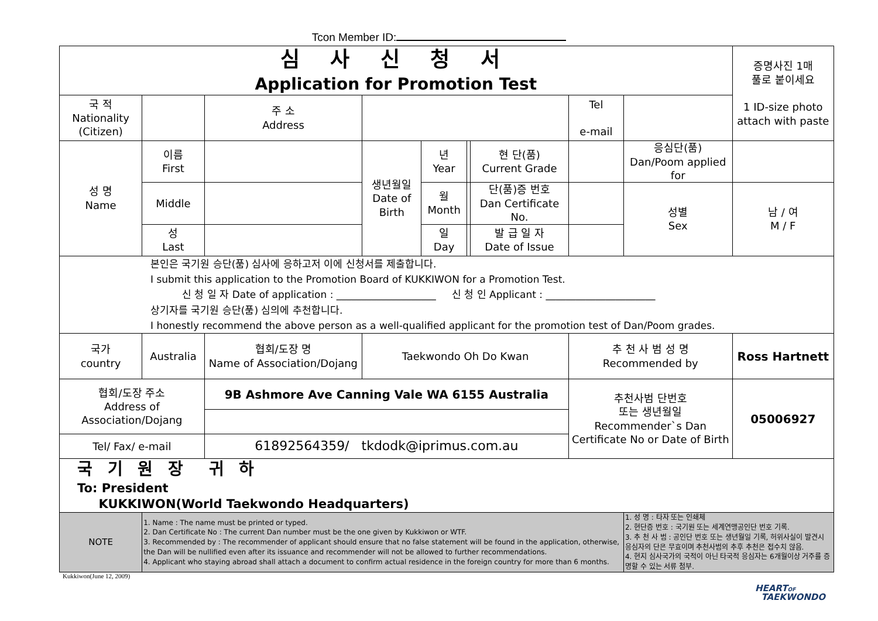Tcon Member ID:
| 심 사 신 청 서 Application for Promotion Test | | | | | | | | | | | 증명사진 1매 풀로 붙이세요 1 ID-size photo attach with paste | |
| 국 적 Nationality (Citizen) | | | 주 소 Address | | | | | Tel e-mail | | | | |
| 성 명 Name | 이름 First | | | 생년월일 Date of Birth | 년 Year | | 현 단(품) Current Grade | | | 응심단(품) Dan/Poom applied for | | |
| | Middle | | | | 월 Month | | 단(품)증 번호 Dan Certificate No. | | | 성별 Sex | 남 / 여 M / F | |
| | 성 Last | | | | 일 Day | | 발 급 일 자 Date of Issue | | | | | |
| 본인은 국기원 승단(품) 심사에 응하고저 이에 신청서를 제출합니다. I submit this application to the Promotion Board of KUKKIWON for a Promotion Test. 신 청 일 자 Date of application : ____________________ 신 청 인 Applicant : ______________________ 상기자를 국기원 승단(품) 심의에 추천합니다. I honestly recommend the above person as a well-qualified applicant for the promotion test of Dan/Poom grades. | | | | | | | | | | | | |
| 국가 country | Australia | | 협회/도장 명 Name of Association/Dojang | Taekwondo Oh Do Kwan | | | | 추 천 사 범 성 명 Recommended by | | | Ross Hartnett | |
| 협회/도장 주소 Address of Association/Dojang | | 9B Ashmore Ave Canning Vale WA 6155 Australia | | | | | | 추천사범 단번호 또는 생년월일 Recommender`s Dan Certificate No or Date of Birth | | | 05006927 | |
| Tel/ Fax/ e-mail | | 61892564359/ tkdodk@iprimus.com.au | | | | | | | | | | |
| 국 기 원 장 귀 하 To: President KUKKIWON(World Taekwondo Headquarters) | | | | | | | | | | | | |
| NOTE | 1. Name : The name must be printed or typed. 2. Dan Certificate No : The current Dan number must be the one given by Kukkiwon or WTF. 3. Recommended by : The recommender of applicant should ensure that no false statement will be found in the application, otherwise, the Dan will be nullified even after its issuance and recommender will not be allowed to further recommendations. 4. Applicant who staying abroad shall attach a document to confirm actual residence in the foreign country for more than 6 months. | | | | | | | | 1. 성 명 : 타자 또는 인쇄체 2. 현단증 번호 : 국기원 또는 세계연맹공인단 번호 기록. 3. 추 천 사 범 : 공인단 번호 또는 생년월일 기록, 허위사실이 발견시 응심자의 단은 무효이며 추천사범의 추후 추천은 접수치 않음. 4. 현지 심사국가의 국적이 아닌 타국적 응심자는 6개월이상 거주를 증명할 수 있는 서류 첨부. | | | |
Kukkiwon(June 12, 2009)
HEARTOF
TAEKWONDO